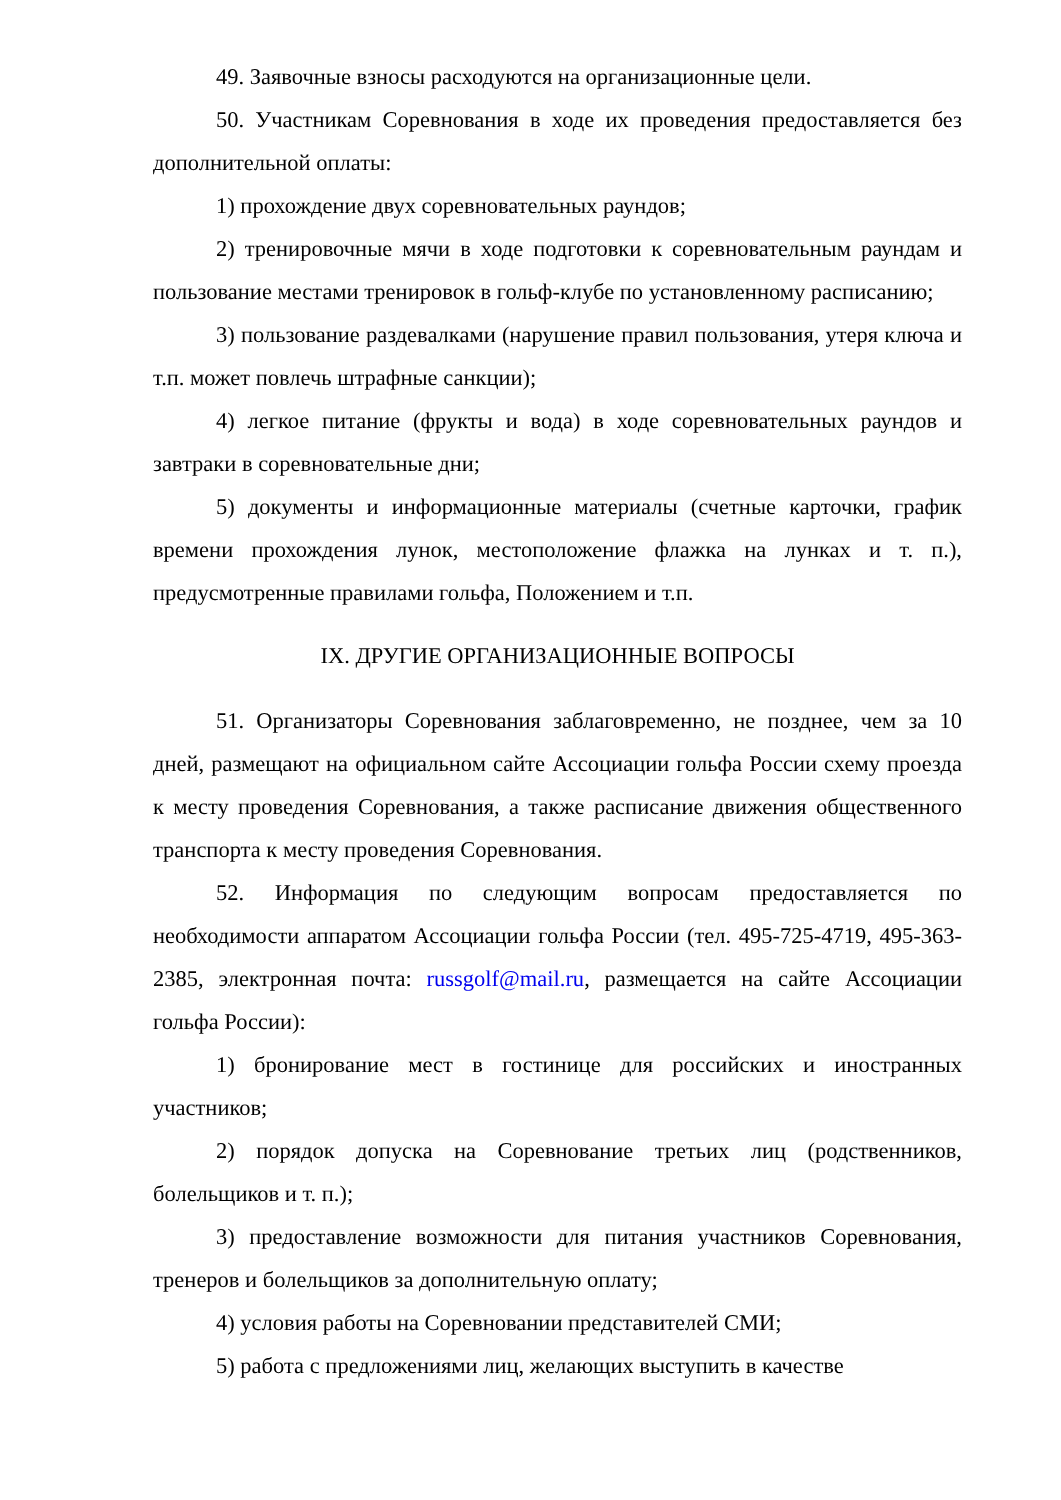49. Заявочные взносы расходуются на организационные цели.
50. Участникам Соревнования в ходе их проведения предоставляется без дополнительной оплаты:
1) прохождение двух соревновательных раундов;
2) тренировочные мячи в ходе подготовки к соревновательным раундам и пользование местами тренировок в гольф-клубе по установленному расписанию;
3) пользование раздевалками (нарушение правил пользования, утеря ключа и т.п. может повлечь штрафные санкции);
4) легкое питание (фрукты и вода) в ходе соревновательных раундов и завтраки в соревновательные дни;
5) документы и информационные материалы (счетные карточки, график времени прохождения лунок, местоположение флажка на лунках и т. п.), предусмотренные правилами гольфа, Положением и т.п.
IX. ДРУГИЕ ОРГАНИЗАЦИОННЫЕ ВОПРОСЫ
51. Организаторы Соревнования заблаговременно, не позднее, чем за 10 дней, размещают на официальном сайте Ассоциации гольфа России схему проезда к месту проведения Соревнования, а также расписание движения общественного транспорта к месту проведения Соревнования.
52. Информация по следующим вопросам предоставляется по необходимости аппаратом Ассоциации гольфа России (тел. 495-725-4719, 495-363-2385, электронная почта: russgolf@mail.ru, размещается на сайте Ассоциации гольфа России):
1) бронирование мест в гостинице для российских и иностранных участников;
2) порядок допуска на Соревнование третьих лиц (родственников, болельщиков и т. п.);
3) предоставление возможности для питания участников Соревнования, тренеров и болельщиков за дополнительную оплату;
4) условия работы на Соревновании представителей СМИ;
5) работа с предложениями лиц, желающих выступить в качестве